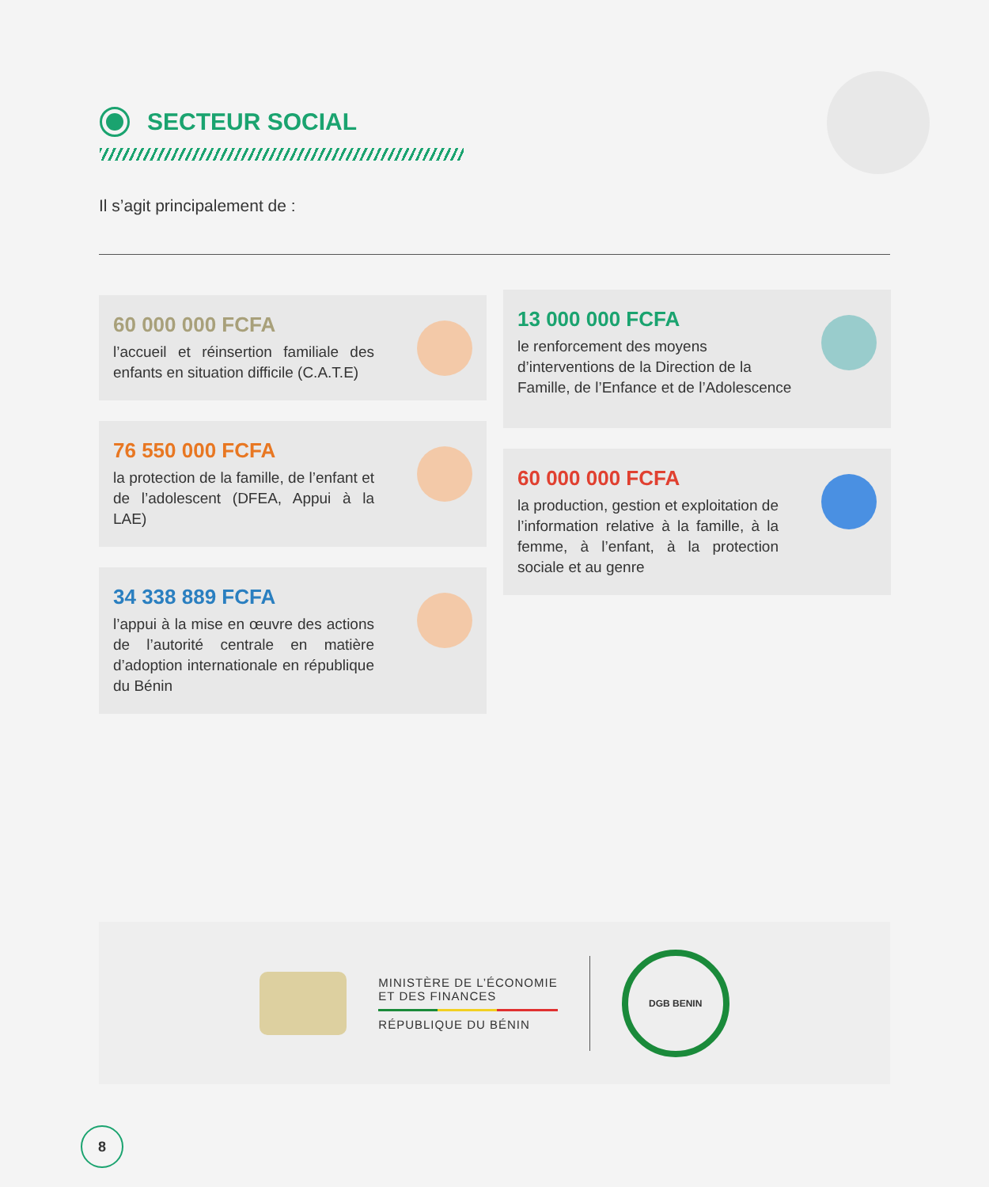SECTEUR SOCIAL
Il s’agit principalement de :
60 000 000 FCFA
l’accueil et réinsertion familiale des enfants en situation difficile (C.A.T.E)
76 550 000 FCFA
la protection de la famille, de l’enfant et de l’adolescent (DFEA, Appui à la LAE)
34 338 889 FCFA
l’appui à la mise en œuvre des actions de l’autorité centrale en matière d’adoption internationale en république du Bénin
13 000 000 FCFA
le renforcement des moyens d’interventions de la Direction de la Famille, de l’Enfance et de l’Adolescence
60 000 000 FCFA
la production, gestion et exploitation de l’information relative à la famille, à la femme, à l’enfant, à la protection sociale et au genre
MINISTÈRE DE L’ÉCONOMIE
ET DES FINANCES
RÉPUBLIQUE DU BÉNIN
DGB BENIN
8